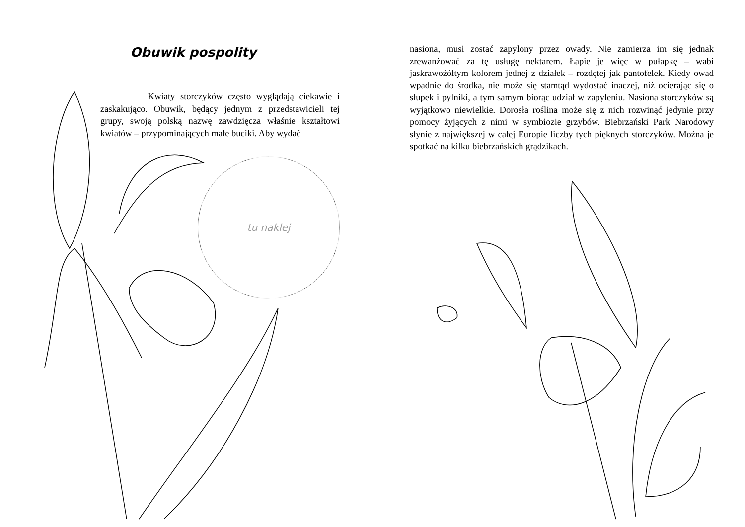Obuwik pospolity
Kwiaty storczyków często wyglądają ciekawie i zaskakująco. Obuwik, będący jednym z przedstawicieli tej grupy, swoją polską nazwę zawdzięcza właśnie kształtowi kwiatów – przypominających małe buciki. Aby wydać
tu naklej
nasiona, musi zostać zapylony przez owady. Nie zamierza im się jednak zrewanżować za tę usługę nektarem. Łapie je więc w pułapkę – wabi jaskrawożółtym kolorem jednej z działek – rozdętej jak pantofelek. Kiedy owad wpadnie do środka, nie może się stamtąd wydostać inaczej, niż ocierając się o słupek i pylniki, a tym samym biorąc udział w zapyleniu. Nasiona storczyków są wyjątkowo niewielkie. Dorosła roślina może się z nich rozwinąć jedynie przy pomocy żyjących z nimi w symbiozie grzybów. Biebrzański Park Narodowy słynie z największej w całej Europie liczby tych pięknych storczyków. Można je spotkać na kilku biebrzańskich grądzikach.